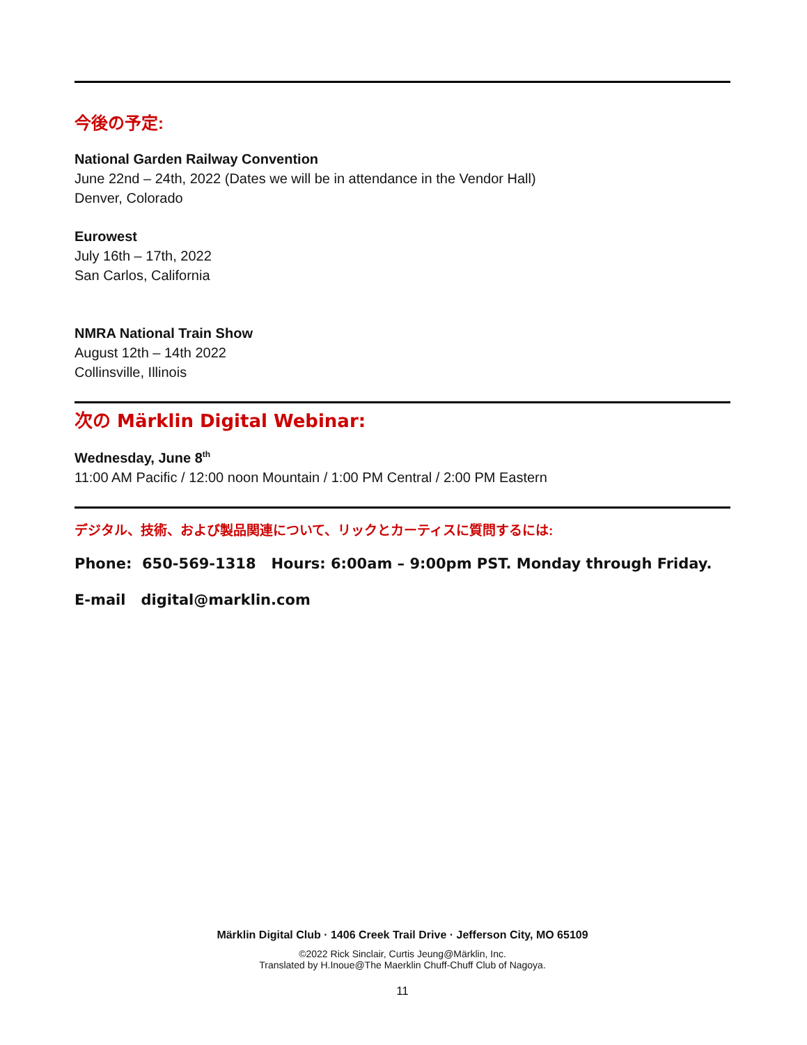今後の予定:
National Garden Railway Convention
June 22nd – 24th, 2022 (Dates we will be in attendance in the Vendor Hall)
Denver, Colorado
Eurowest
July 16th – 17th, 2022
San Carlos, California
NMRA National Train Show
August 12th – 14th 2022
Collinsville, Illinois
次の Märklin Digital Webinar:
Wednesday, June 8<sup>th</sup>
11:00 AM Pacific / 12:00 noon Mountain / 1:00 PM Central / 2:00 PM Eastern
デジタル、技術、および製品関連について、リックとカーティスに質問するには:
Phone: 650-569-1318 Hours: 6:00am – 9:00pm PST. Monday through Friday.
E-mail digital@marklin.com
Märklin Digital Club · 1406 Creek Trail Drive · Jefferson City, MO 65109
©2022 Rick Sinclair, Curtis Jeung@Märklin, Inc.
Translated by H.Inoue@The Maerklin Chuff-Chuff Club of Nagoya.
11